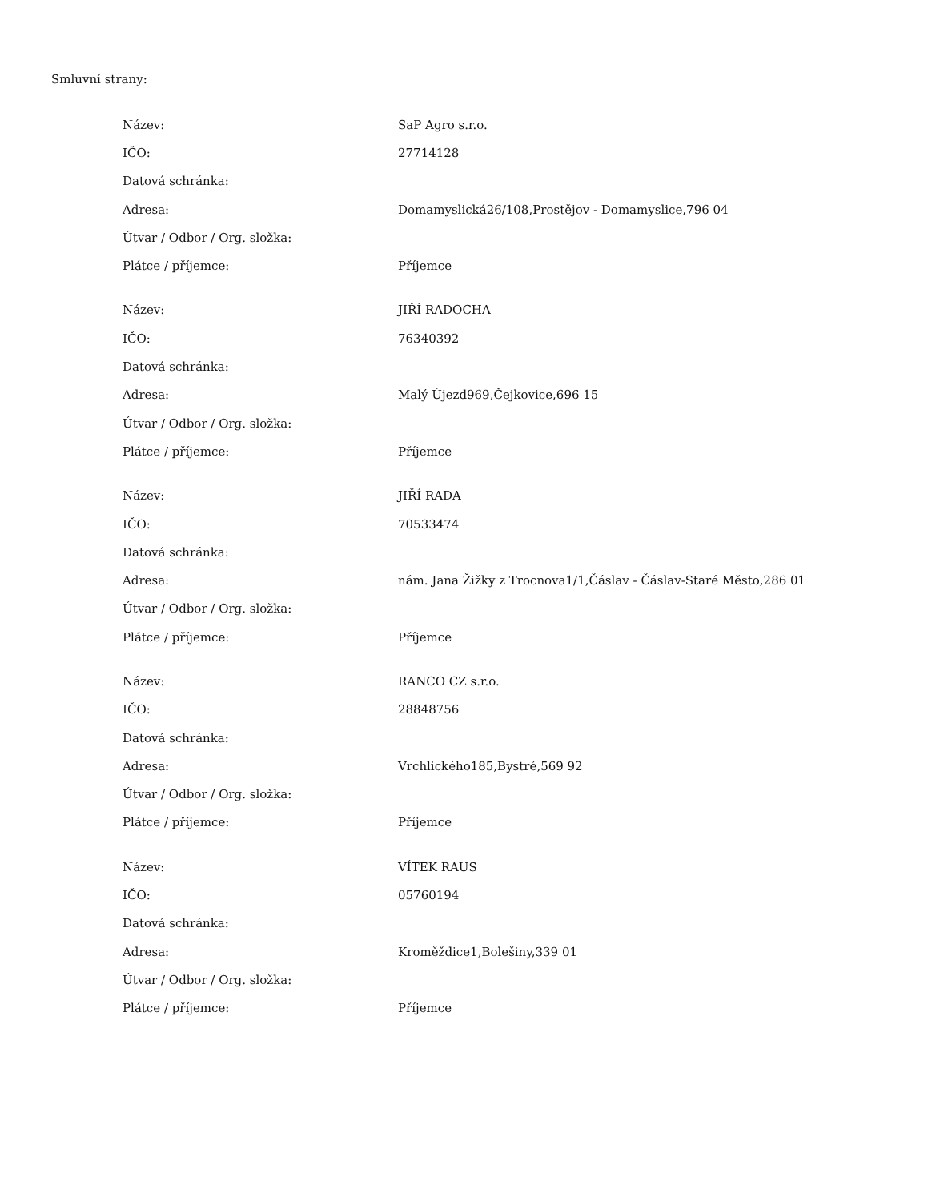Smluvní strany:
| Název: | SaP Agro s.r.o. |
| IČO: | 27714128 |
| Datová schránka: | |
| Adresa: | Domamyslická26/108,Prostějov - Domamyslice,796 04 |
| Útvar / Odbor / Org. složka: | |
| Plátce / příjemce: | Příjemce |
| Název: | JIŘÍ RADOCHA |
| IČO: | 76340392 |
| Datová schránka: | |
| Adresa: | Malý Újezd969,Čejkovice,696 15 |
| Útvar / Odbor / Org. složka: | |
| Plátce / příjemce: | Příjemce |
| Název: | JIŘÍ RADA |
| IČO: | 70533474 |
| Datová schránka: | |
| Adresa: | nám. Jana Žižky z Trocnova1/1,Čáslav - Čáslav-Staré Město,286 01 |
| Útvar / Odbor / Org. složka: | |
| Plátce / příjemce: | Příjemce |
| Název: | RANCO CZ s.r.o. |
| IČO: | 28848756 |
| Datová schránka: | |
| Adresa: | Vrchlického185,Bystré,569 92 |
| Útvar / Odbor / Org. složka: | |
| Plátce / příjemce: | Příjemce |
| Název: | VÍTEK RAUS |
| IČO: | 05760194 |
| Datová schránka: | |
| Adresa: | Kroměždice1,Bolešiny,339 01 |
| Útvar / Odbor / Org. složka: | |
| Plátce / příjemce: | Příjemce |